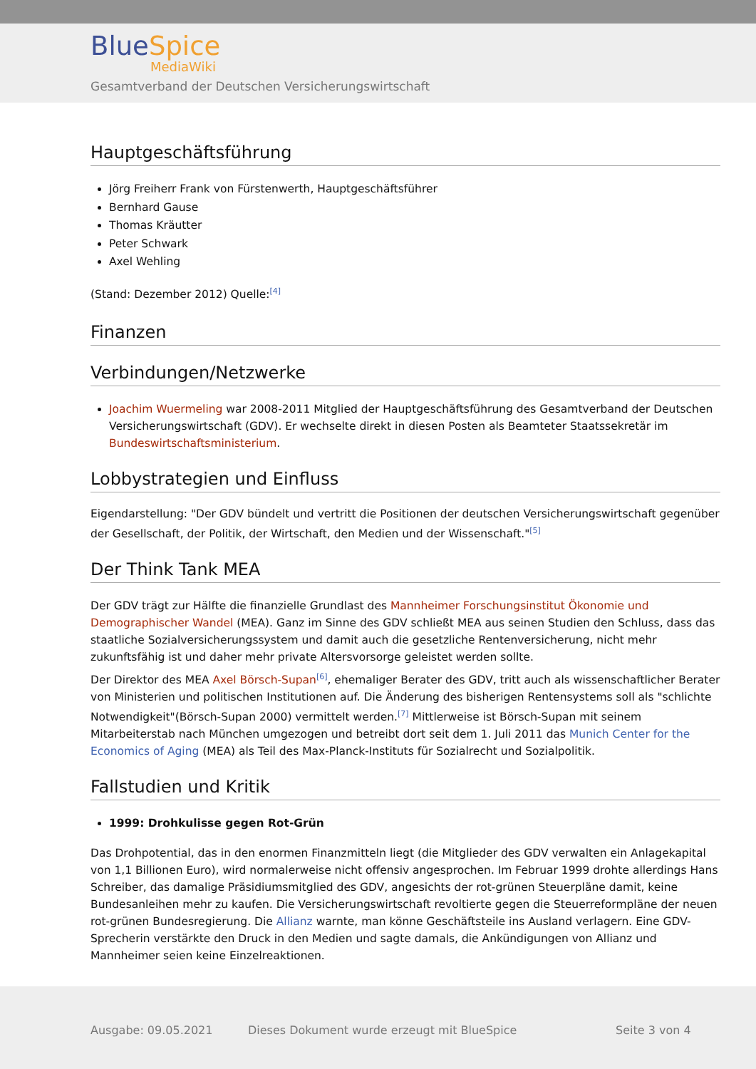Blue Spice
MediaWiki
Gesamtverband der Deutschen Versicherungswirtschaft
Hauptgeschäftsführung
Jörg Freiherr Frank von Fürstenwerth, Hauptgeschäftsführer
Bernhard Gause
Thomas Kräutter
Peter Schwark
Axel Wehling
(Stand: Dezember 2012) Quelle:<sup>[4]</sup>
Finanzen
Verbindungen/Netzwerke
Joachim Wuermeling war 2008-2011 Mitglied der Hauptgeschäftsführung des Gesamtverband der Deutschen Versicherungswirtschaft (GDV). Er wechselte direkt in diesen Posten als Beamteter Staatssekretär im Bundeswirtschaftsministerium.
Lobbystrategien und Einfluss
Eigendarstellung: "Der GDV bündelt und vertritt die Positionen der deutschen Versicherungswirtschaft gegenüber der Gesellschaft, der Politik, der Wirtschaft, den Medien und der Wissenschaft."<sup>[5]</sup>
Der Think Tank MEA
Der GDV trägt zur Hälfte die finanzielle Grundlast des Mannheimer Forschungsinstitut Ökonomie und Demographischer Wandel (MEA). Ganz im Sinne des GDV schließt MEA aus seinen Studien den Schluss, dass das staatliche Sozialversicherungssystem und damit auch die gesetzliche Rentenversicherung, nicht mehr zukunftsfähig ist und daher mehr private Altersvorsorge geleistet werden sollte.
Der Direktor des MEA Axel Börsch-Supan<sup>[6]</sup>, ehemaliger Berater des GDV, tritt auch als wissenschaftlicher Berater von Ministerien und politischen Institutionen auf. Die Änderung des bisherigen Rentensystems soll als "schlichte Notwendigkeit"(Börsch-Supan 2000) vermittelt werden.<sup>[7]</sup> Mittlerweise ist Börsch-Supan mit seinem Mitarbeiterstab nach München umgezogen und betreibt dort seit dem 1. Juli 2011 das Munich Center for the Economics of Aging (MEA) als Teil des Max-Planck-Instituts für Sozialrecht und Sozialpolitik.
Fallstudien und Kritik
1999: Drohkulisse gegen Rot-Grün
Das Drohpotential, das in den enormen Finanzmitteln liegt (die Mitglieder des GDV verwalten ein Anlagekapital von 1,1 Billionen Euro), wird normalerweise nicht offensiv angesprochen. Im Februar 1999 drohte allerdings Hans Schreiber, das damalige Präsidiumsmitglied des GDV, angesichts der rot-grünen Steuerpläne damit, keine Bundesanleihen mehr zu kaufen. Die Versicherungswirtschaft revoltierte gegen die Steuerreformpläne der neuen rot-grünen Bundesregierung. Die Allianz warnte, man könne Geschäftsteile ins Ausland verlagern. Eine GDV-Sprecherin verstärkte den Druck in den Medien und sagte damals, die Ankündigungen von Allianz und Mannheimer seien keine Einzelreaktionen.
Ausgabe: 09.05.2021 Dieses Dokument wurde erzeugt mit BlueSpice Seite 3 von 4